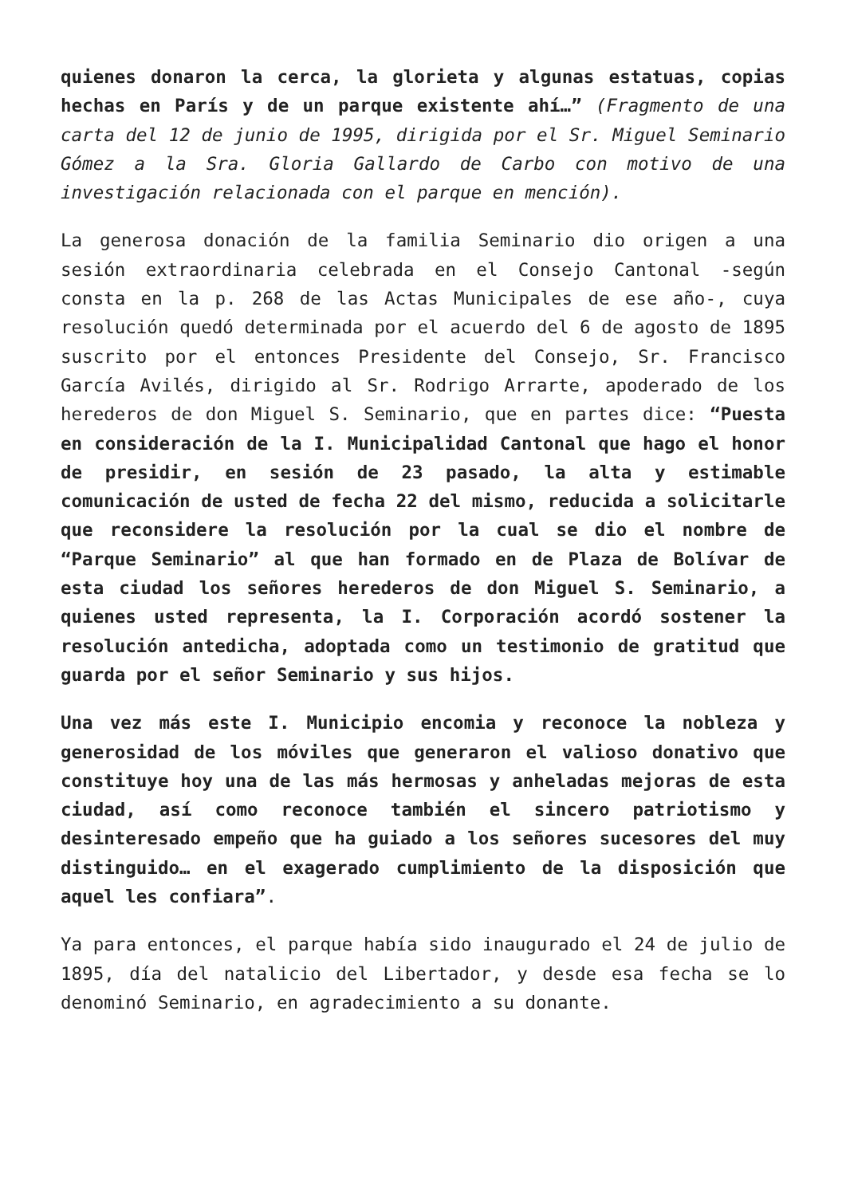quienes donaron la cerca, la glorieta y algunas estatuas, copias hechas en París y de un parque existente ahí…” (Fragmento de una carta del 12 de junio de 1995, dirigida por el Sr. Miguel Seminario Gómez a la Sra. Gloria Gallardo de Carbo con motivo de una investigación relacionada con el parque en mención).
La generosa donación de la familia Seminario dio origen a una sesión extraordinaria celebrada en el Consejo Cantonal -según consta en la p. 268 de las Actas Municipales de ese año-, cuya resolución quedó determinada por el acuerdo del 6 de agosto de 1895 suscrito por el entonces Presidente del Consejo, Sr. Francisco García Avilés, dirigido al Sr. Rodrigo Arrarte, apoderado de los herederos de don Miguel S. Seminario, que en partes dice: “Puesta en consideración de la I. Municipalidad Cantonal que hago el honor de presidir, en sesión de 23 pasado, la alta y estimable comunicación de usted de fecha 22 del mismo, reducida a solicitarle que reconsidere la resolución por la cual se dio el nombre de “Parque Seminario” al que han formado en de Plaza de Bolívar de esta ciudad los señores herederos de don Miguel S. Seminario, a quienes usted representa, la I. Corporación acordó sostener la resolución antedicha, adoptada como un testimonio de gratitud que guarda por el señor Seminario y sus hijos.
Una vez más este I. Municipio encomia y reconoce la nobleza y generosidad de los móviles que generaron el valioso donativo que constituye hoy una de las más hermosas y anheladas mejoras de esta ciudad, así como reconoce también el sincero patriotismo y desinteresado empeño que ha guiado a los señores sucesores del muy distinguido… en el exagerado cumplimiento de la disposición que aquel les confiara”.
Ya para entonces, el parque había sido inaugurado el 24 de julio de 1895, día del natalicio del Libertador, y desde esa fecha se lo denominó Seminario, en agradecimiento a su donante.